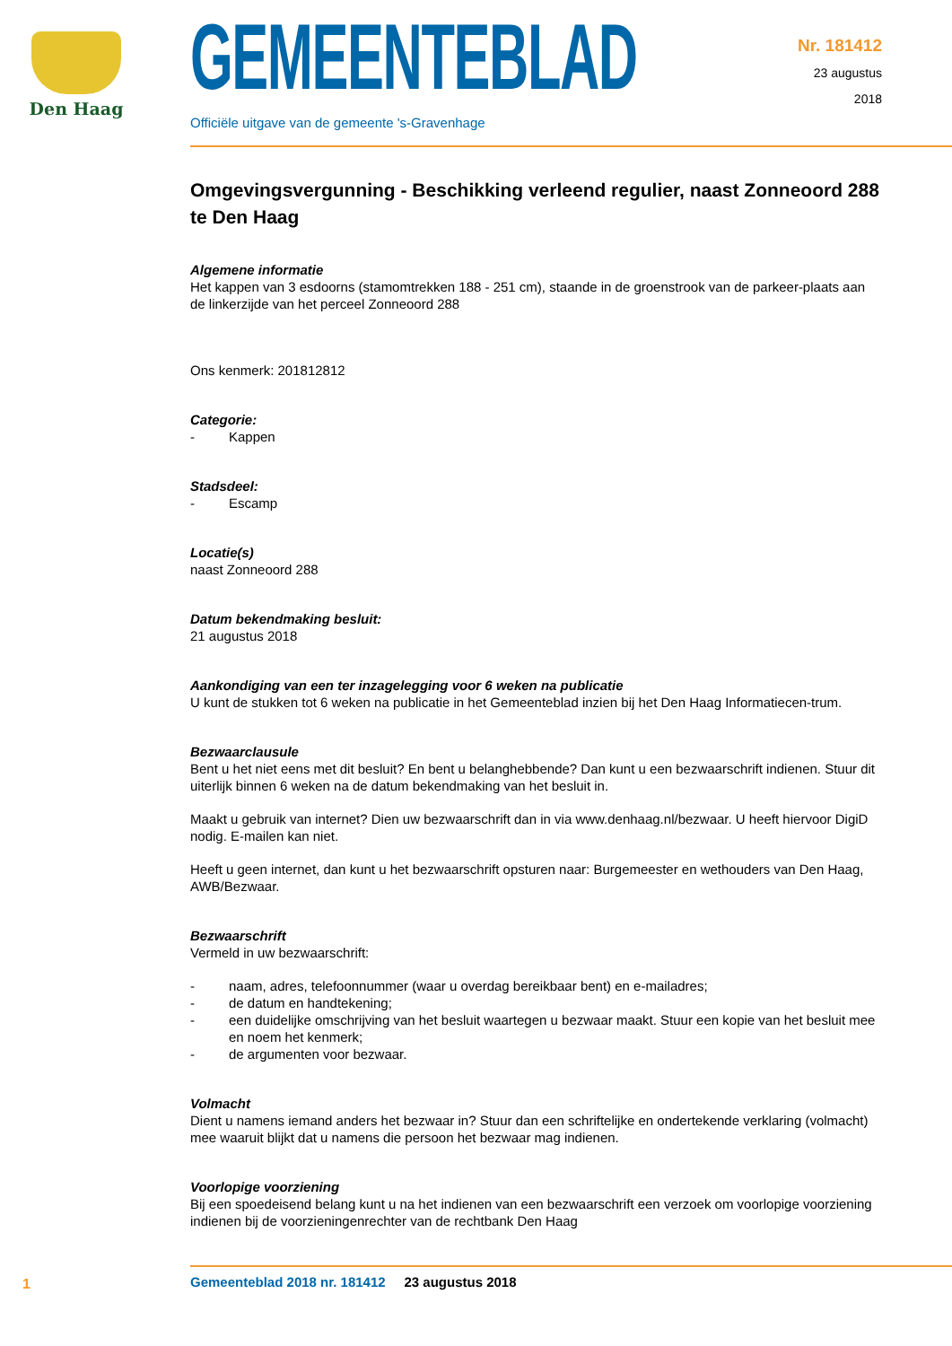Den Haag
GEMEENTEBLAD
Officiële uitgave van de gemeente 's-Gravenhage
Nr. 181412
23 augustus
2018
Omgevingsvergunning - Beschikking verleend regulier, naast Zonneoord 288 te Den Haag
Algemene informatie
Het kappen van 3 esdoorns (stamomtrekken 188 - 251 cm), staande in de groenstrook van de parkeer-plaats aan de linkerzijde van het perceel Zonneoord 288
Ons kenmerk: 201812812
Categorie:
- Kappen
Stadsdeel:
- Escamp
Locatie(s)
naast Zonneoord 288
Datum bekendmaking besluit:
21 augustus 2018
Aankondiging van een ter inzagelegging voor 6 weken na publicatie
U kunt de stukken tot 6 weken na publicatie in het Gemeenteblad inzien bij het Den Haag Informatiecen-trum.
Bezwaarclausule
Bent u het niet eens met dit besluit? En bent u belanghebbende? Dan kunt u een bezwaarschrift indienen. Stuur dit uiterlijk binnen 6 weken na de datum bekendmaking van het besluit in.
Maakt u gebruik van internet? Dien uw bezwaarschrift dan in via www.denhaag.nl/bezwaar. U heeft hiervoor DigiD nodig. E-mailen kan niet.
Heeft u geen internet, dan kunt u het bezwaarschrift opsturen naar: Burgemeester en wethouders van Den Haag, AWB/Bezwaar.
Bezwaarschrift
Vermeld in uw bezwaarschrift:
- naam, adres, telefoonnummer (waar u overdag bereikbaar bent) en e-mailadres;
- de datum en handtekening;
- een duidelijke omschrijving van het besluit waartegen u bezwaar maakt. Stuur een kopie van het besluit mee en noem het kenmerk;
- de argumenten voor bezwaar.
Volmacht
Dient u namens iemand anders het bezwaar in? Stuur dan een schriftelijke en ondertekende verklaring (volmacht) mee waaruit blijkt dat u namens die persoon het bezwaar mag indienen.
Voorlopige voorziening
Bij een spoedeisend belang kunt u na het indienen van een bezwaarschrift een verzoek om voorlopige voorziening indienen bij de voorzieningenrechter van de rechtbank Den Haag
1
Gemeenteblad 2018 nr. 181412 23 augustus 2018